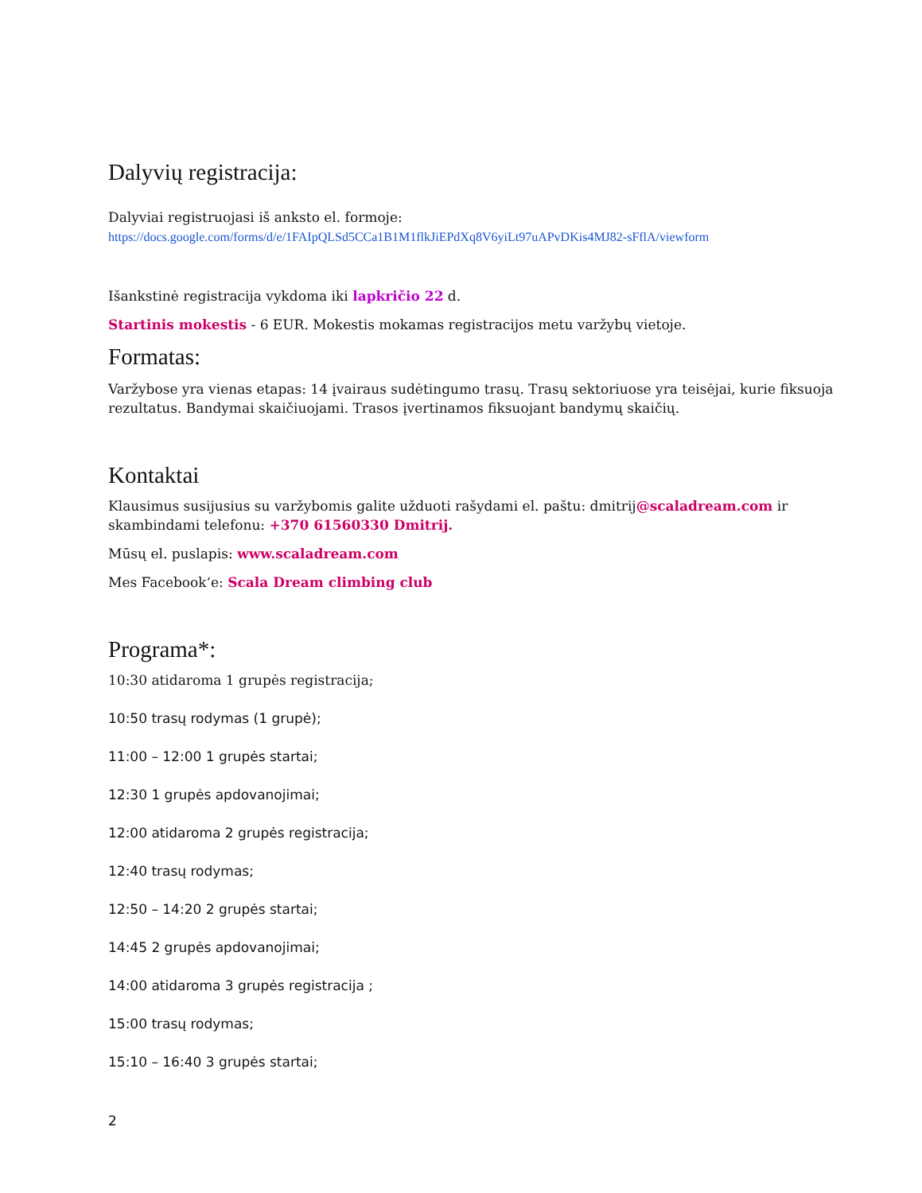Dalyvių registracija:
Dalyviai registruojasi iš anksto el. formoje:
https://docs.google.com/forms/d/e/1FAIpQLSd5CCa1B1M1flkJiEPdXq8V6yiLt97uAPvDKis4MJ82-sFflA/viewform
Išankstinė registracija vykdoma iki lapkričio 22 d.
Startinis mokestis - 6 EUR. Mokestis mokamas registracijos metu varžybų vietoje.
Formatas:
Varžybose yra vienas etapas: 14 įvairaus sudėtingumo trasų. Trasų sektoriuose yra teisėjai, kurie fiksuoja rezultatus. Bandymai skaičiuojami. Trasos įvertinamos fiksuojant bandymų skaičių.
Kontaktai
Klausimus susijusius su varžybomis galite užduoti rašydami el. paštu: dmitrij@scaladream.com ir skambindami telefonu: +370 61560330 Dmitrij.
Mūsų el. puslapis: www.scaladream.com
Mes Facebook‘e: Scala Dream climbing club
Programa*:
10:30 atidaroma 1 grupės registracija;
10:50 trasų rodymas (1 grupė);
11:00 – 12:00 1 grupės startai;
12:30 1 grupės apdovanojimai;
12:00 atidaroma 2 grupės registracija;
12:40 trasų rodymas;
12:50 – 14:20 2 grupės startai;
14:45 2 grupės apdovanojimai;
14:00 atidaroma 3 grupės registracija ;
15:00 trasų rodymas;
15:10 – 16:40 3 grupės startai;
2